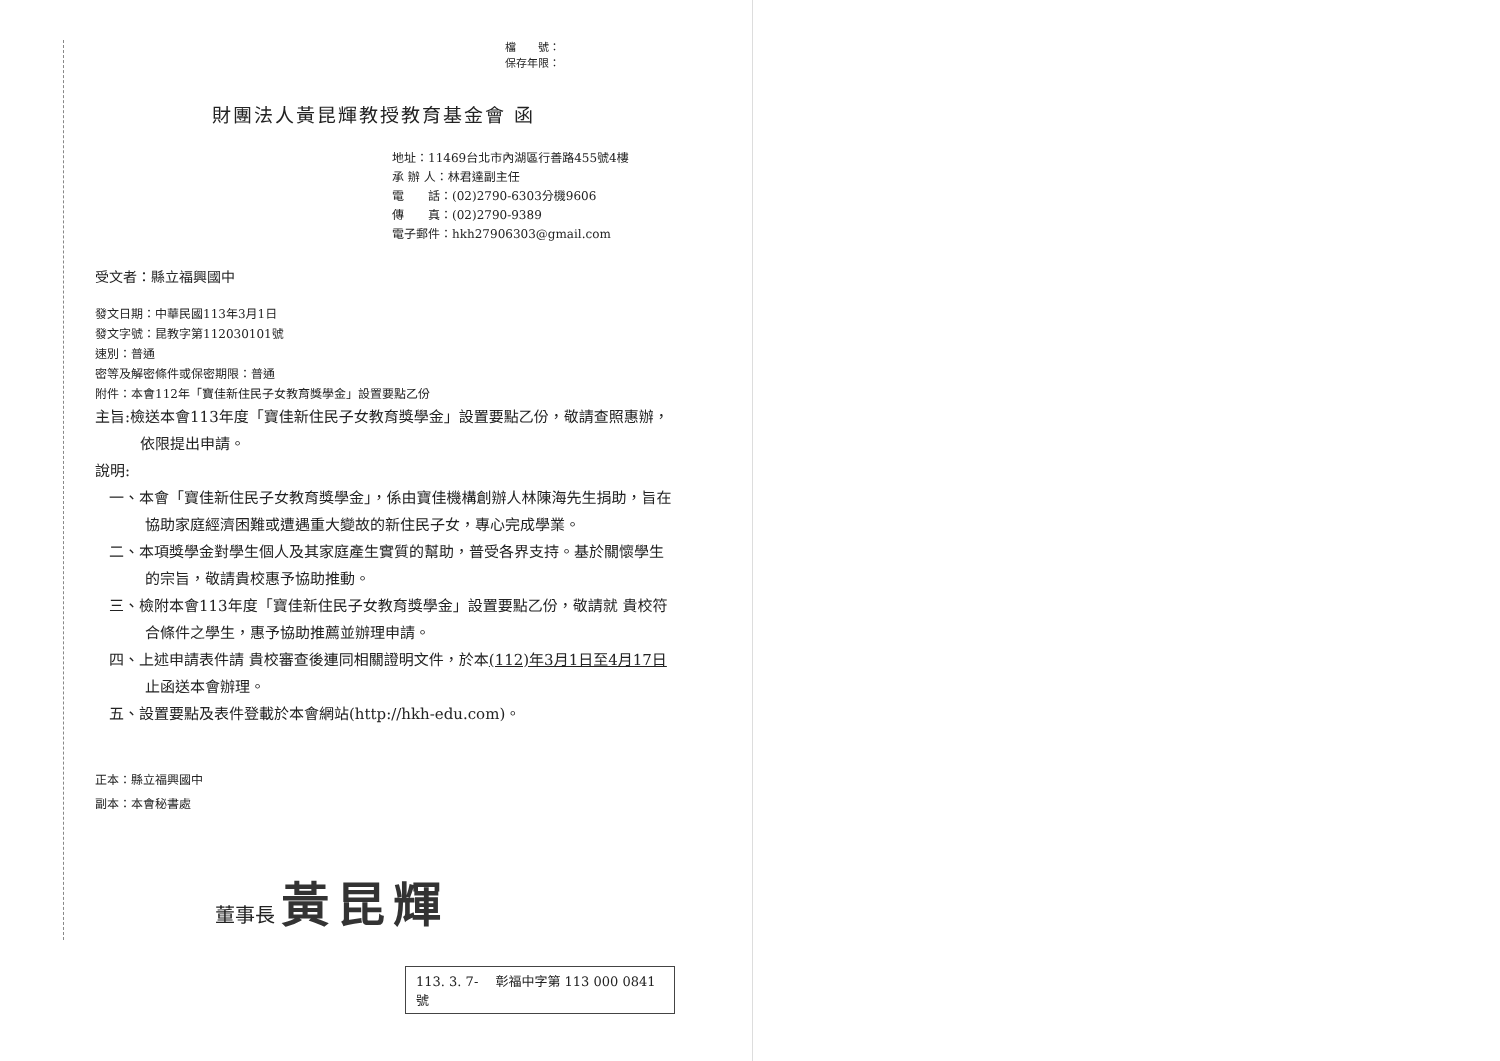檔　　號：
保存年限：
財團法人黃昆輝教授教育基金會 函
地址：11469台北市內湖區行善路455號4樓
承 辦 人：林君達副主任
電　　話：(02)2790-6303分機9606
傳　　真：(02)2790-9389
電子郵件：hkh27906303@gmail.com
受文者：縣立福興國中
發文日期：中華民國113年3月1日
發文字號：昆教字第112030101號
速別：普通
密等及解密條件或保密期限：普通
附件：本會112年「寶佳新住民子女教育獎學金」設置要點乙份
主旨:檢送本會113年度「寶佳新住民子女教育獎學金」設置要點乙份，敬請查照惠辦，依限提出申請。
說明:
一、本會「寶佳新住民子女教育獎學金」，係由寶佳機構創辦人林陳海先生捐助，旨在協助家庭經濟困難或遭遇重大變故的新住民子女，專心完成學業。
二、本項獎學金對學生個人及其家庭產生實質的幫助，普受各界支持。基於關懷學生的宗旨，敬請貴校惠予協助推動。
三、檢附本會113年度「寶佳新住民子女教育獎學金」設置要點乙份，敬請就 貴校符合條件之學生，惠予協助推薦並辦理申請。
四、上述申請表件請 貴校審查後連同相關證明文件，於本(112)年3月1日至4月17日止函送本會辦理。
五、設置要點及表件登載於本會網站(http://hkh-edu.com)。
正本：縣立福興國中
副本：本會秘書處
董事長 黃昆輝
113. 3. 7- 　彰福中字第 113 000 0841 號